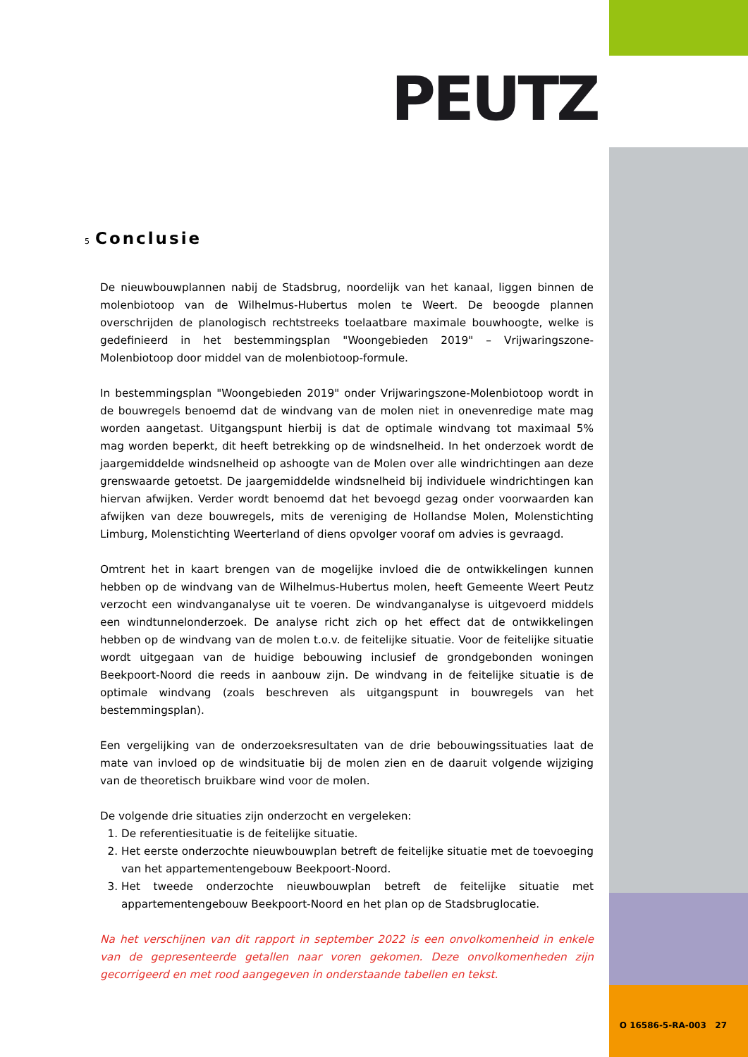PEUTZ
5 Conclusie
De nieuwbouwplannen nabij de Stadsbrug, noordelijk van het kanaal, liggen binnen de molenbiotoop van de Wilhelmus-Hubertus molen te Weert. De beoogde plannen overschrijden de planologisch rechtstreeks toelaatbare maximale bouwhoogte, welke is gedefinieerd in het bestemmingsplan "Woongebieden 2019" – Vrijwaringszone-Molenbiotoop door middel van de molenbiotoop-formule.
In bestemmingsplan "Woongebieden 2019" onder Vrijwaringszone-Molenbiotoop wordt in de bouwregels benoemd dat de windvang van de molen niet in onevenredige mate mag worden aangetast. Uitgangspunt hierbij is dat de optimale windvang tot maximaal 5% mag worden beperkt, dit heeft betrekking op de windsnelheid. In het onderzoek wordt de jaargemiddelde windsnelheid op ashoogte van de Molen over alle windrichtingen aan deze grenswaarde getoetst. De jaargemiddelde windsnelheid bij individuele windrichtingen kan hiervan afwijken. Verder wordt benoemd dat het bevoegd gezag onder voorwaarden kan afwijken van deze bouwregels, mits de vereniging de Hollandse Molen, Molenstichting Limburg, Molenstichting Weerterland of diens opvolger vooraf om advies is gevraagd.
Omtrent het in kaart brengen van de mogelijke invloed die de ontwikkelingen kunnen hebben op de windvang van de Wilhelmus-Hubertus molen, heeft Gemeente Weert Peutz verzocht een windvanganalyse uit te voeren. De windvanganalyse is uitgevoerd middels een windtunnelonderzoek. De analyse richt zich op het effect dat de ontwikkelingen hebben op de windvang van de molen t.o.v. de feitelijke situatie. Voor de feitelijke situatie wordt uitgegaan van de huidige bebouwing inclusief de grondgebonden woningen Beekpoort-Noord die reeds in aanbouw zijn. De windvang in de feitelijke situatie is de optimale windvang (zoals beschreven als uitgangspunt in bouwregels van het bestemmingsplan).
Een vergelijking van de onderzoeksresultaten van de drie bebouwingssituaties laat de mate van invloed op de windsituatie bij de molen zien en de daaruit volgende wijziging van de theoretisch bruikbare wind voor de molen.
De volgende drie situaties zijn onderzocht en vergeleken:
1. De referentiesituatie is de feitelijke situatie.
2. Het eerste onderzochte nieuwbouwplan betreft de feitelijke situatie met de toevoeging van het appartementengebouw Beekpoort-Noord.
3. Het tweede onderzochte nieuwbouwplan betreft de feitelijke situatie met appartementengebouw Beekpoort-Noord en het plan op de Stadsbruglocatie.
Na het verschijnen van dit rapport in september 2022 is een onvolkomenheid in enkele van de gepresenteerde getallen naar voren gekomen. Deze onvolkomenheden zijn gecorrigeerd en met rood aangegeven in onderstaande tabellen en tekst.
O 16586-5-RA-003 27